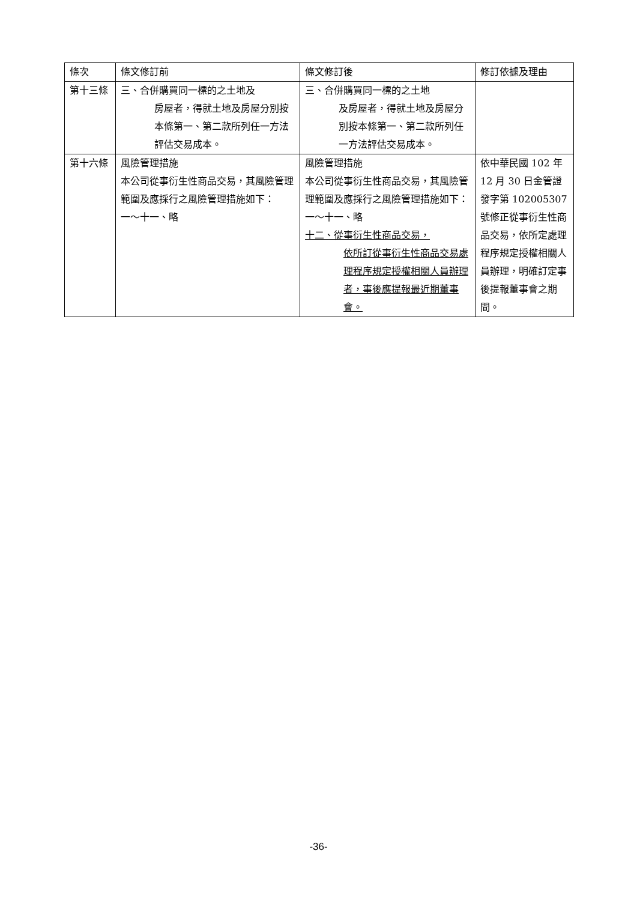| 條次 | 條文修訂前 | 條文修訂後 | 修訂依據及理由 |
| 第十三條 | 三、合併購買同一標的之土地及 房屋者，得就土地及房屋分別按本條第一、第二款所列任一方法評估交易成本。 | 三、合併購買同一標的之土地 及房屋者，得就土地及房屋分別按本條第一、第二款所列任一方法評估交易成本。 | |
| 第十六條 | 風險管理措施 本公司從事衍生性商品交易，其風險管理範圍及應採行之風險管理措施如下： 一～十一、略 | 風險管理措施 本公司從事衍生性商品交易，其風險管理範圍及應採行之風險管理措施如下： 一～十一、略 十二、從事衍生性商品交易， 依所訂從事衍生性商品交易處理程序規定授權相關人員辦理者，事後應提報最近期董事會。 | 依中華民國 102 年 12 月 30 日金管證發字第 102005307 號修正從事衍生性商品交易，依所定處理程序規定授權相關人員辦理，明確訂定事後提報董事會之期間。 |
-36-